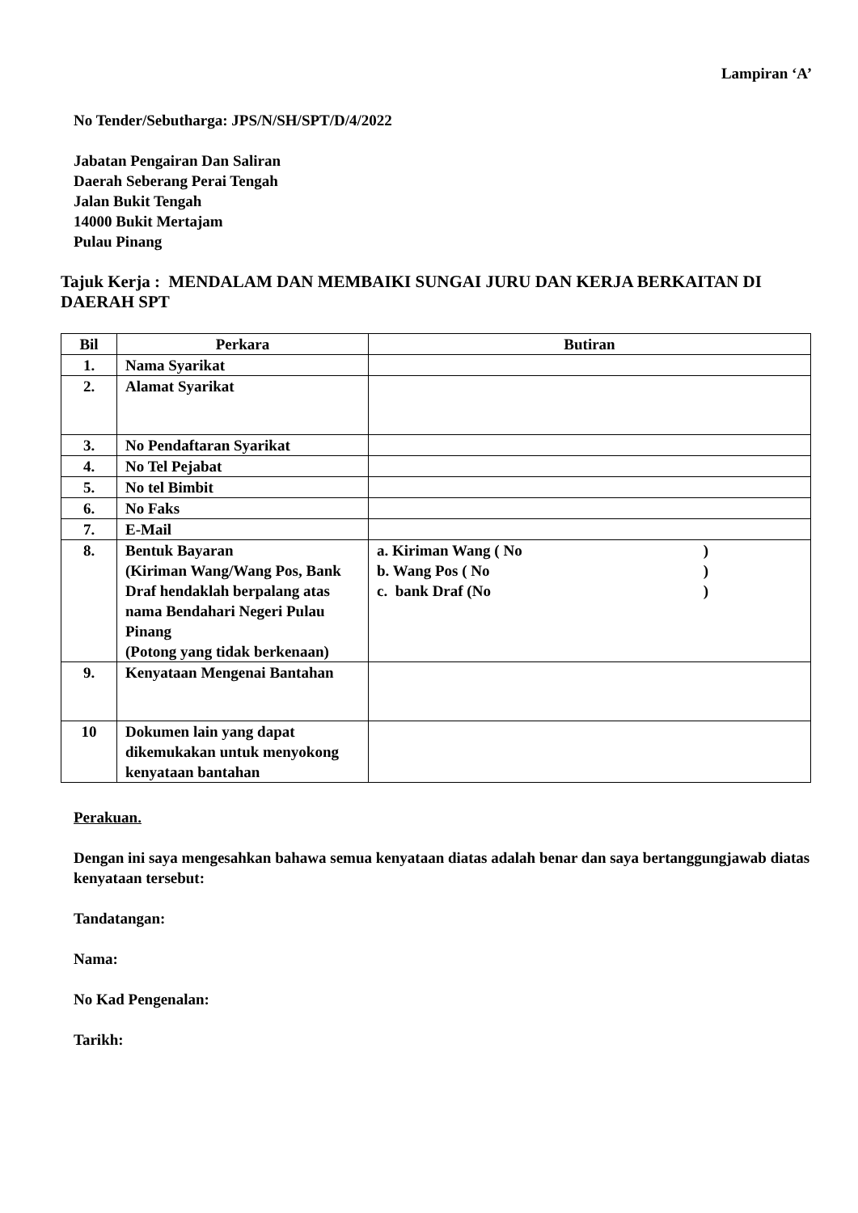Lampiran ‘A’
No Tender/Sebutharga: JPS/N/SH/SPT/D/4/2022
Jabatan Pengairan Dan Saliran
Daerah Seberang Perai Tengah
Jalan Bukit Tengah
14000 Bukit Mertajam
Pulau Pinang
Tajuk Kerja : MENDALAM DAN MEMBAIKI SUNGAI JURU DAN KERJA BERKAITAN DI DAERAH SPT
| Bil | Perkara | Butiran |
| --- | --- | --- |
| 1. | Nama Syarikat | |
| 2. | Alamat Syarikat | |
| 3. | No Pendaftaran Syarikat | |
| 4. | No Tel Pejabat | |
| 5. | No tel Bimbit | |
| 6. | No Faks | |
| 7. | E-Mail | |
| 8. | Bentuk Bayaran (Kiriman Wang/Wang Pos, Bank Draf hendaklah berpalang atas nama Bendahari Negeri Pulau Pinang (Potong yang tidak berkenaan) | a. Kiriman Wang ( No ) b. Wang Pos ( No ) c. bank Draf (No ) |
| 9. | Kenyataan Mengenai Bantahan | |
| 10 | Dokumen lain yang dapat dikemukakan untuk menyokong kenyataan bantahan | |
Perakuan.
Dengan ini saya mengesahkan bahawa semua kenyataan diatas adalah benar dan saya bertanggungjawab diatas kenyataan tersebut:
Tandatangan:
Nama:
No Kad Pengenalan:
Tarikh: